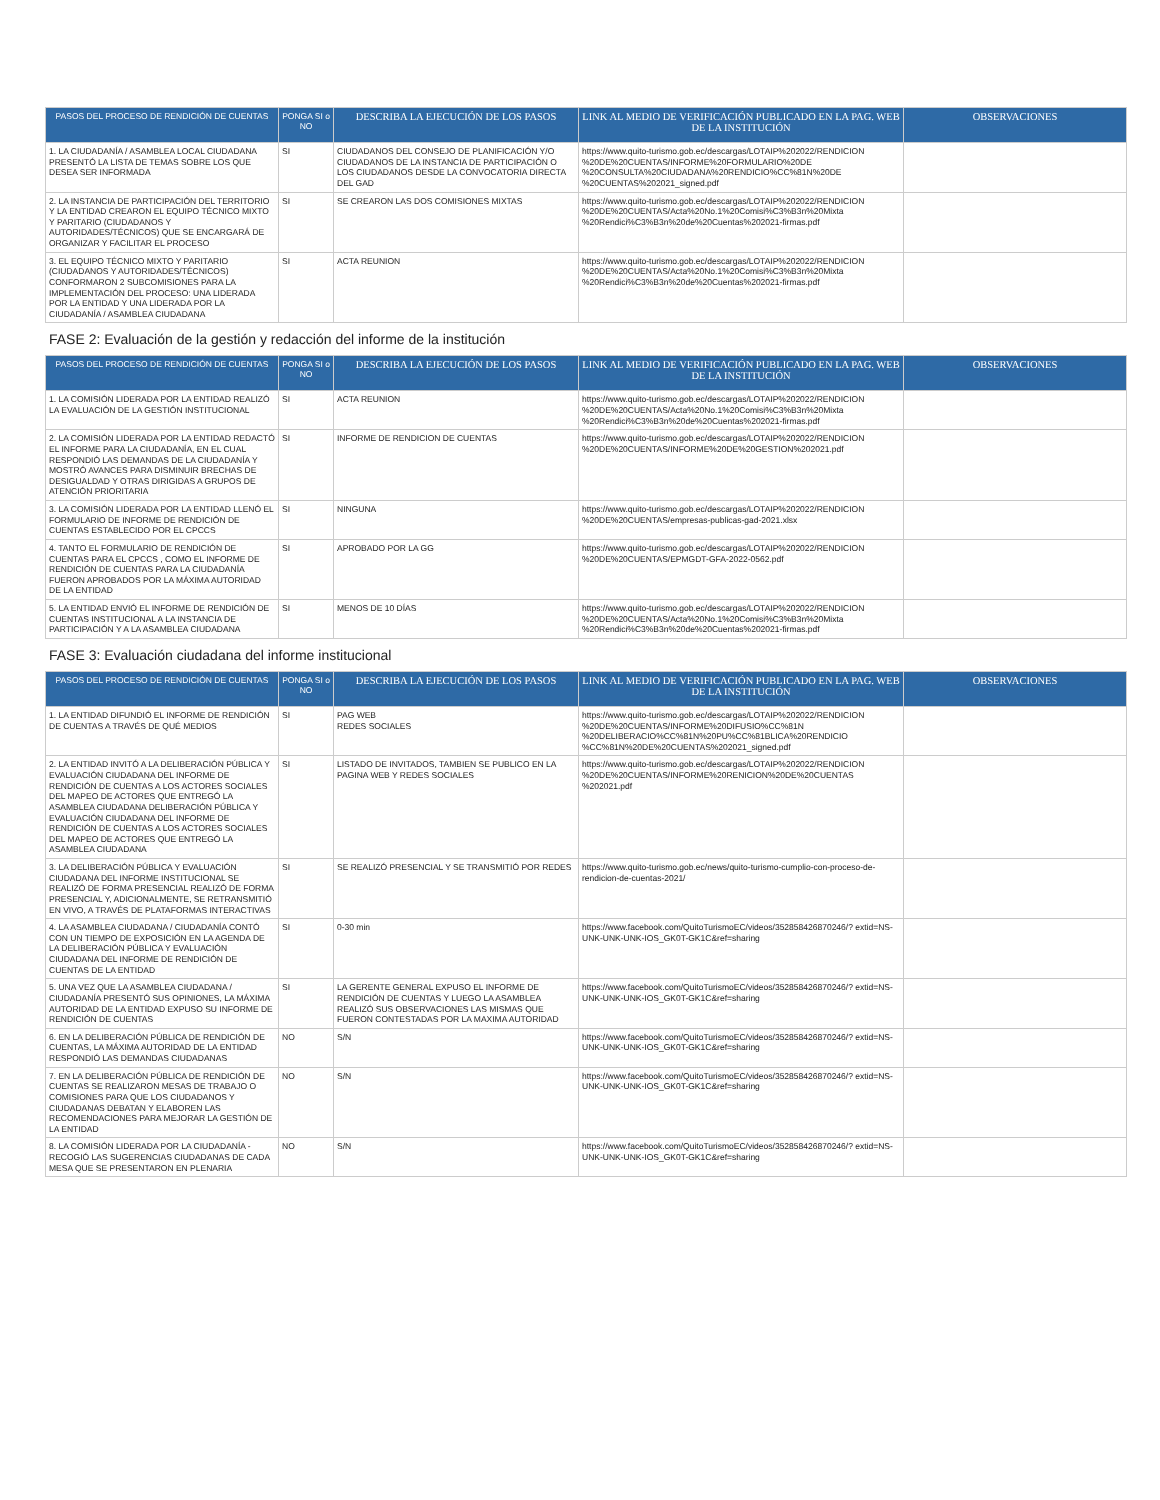| PASOS DEL PROCESO DE RENDICIÓN DE CUENTAS | PONGA SI o NO | DESCRIBA LA EJECUCIÓN DE LOS PASOS | LINK AL MEDIO DE VERIFICACIÓN PUBLICADO EN LA PAG. WEB DE LA INSTITUCIÓN | OBSERVACIONES |
| --- | --- | --- | --- | --- |
| 1. LA CIUDADANÍA / ASAMBLEA LOCAL CIUDADANA PRESENTÓ LA LISTA DE TEMAS SOBRE LOS QUE DESEA SER INFORMADA | SI | CIUDADANOS DEL CONSEJO DE PLANIFICACIÓN Y/O CIUDADANOS DE LA INSTANCIA DE PARTICIPACIÓN O LOS CIUDADANOS DESDE LA CONVOCATORIA DIRECTA DEL GAD | https://www.quito-turismo.gob.ec/descargas/LOTAIP%202022/RENDICION %20DE%20CUENTAS/INFORME%20FORMULARIO%20DE %20CONSULTA%20CIUDADANA%20RENDICIO%CC%81N%20DE %20CUENTAS%202021_signed.pdf | |
| 2. LA INSTANCIA DE PARTICIPACIÓN DEL TERRITORIO Y LA ENTIDAD CREARON EL EQUIPO TÉCNICO MIXTO Y PARITARIO (CIUDADANOS Y AUTORIDADES/TÉCNICOS) QUE SE ENCARGARÁ DE ORGANIZAR Y FACILITAR EL PROCESO | SI | SE CREARON LAS DOS COMISIONES MIXTAS | https://www.quito-turismo.gob.ec/descargas/LOTAIP%202022/RENDICION %20DE%20CUENTAS/Acta%20No.1%20Comisi%C3%B3n%20Mixta %20Rendici%C3%B3n%20de%20Cuentas%202021-firmas.pdf | |
| 3. EL EQUIPO TÉCNICO MIXTO Y PARITARIO (CIUDADANOS Y AUTORIDADES/TÉCNICOS) CONFORMARON 2 SUBCOMISIONES PARA LA IMPLEMENTACIÓN DEL PROCESO: UNA LIDERADA POR LA ENTIDAD Y UNA LIDERADA POR LA CIUDADANÍA / ASAMBLEA CIUDADANA | SI | ACTA REUNION | https://www.quito-turismo.gob.ec/descargas/LOTAIP%202022/RENDICION %20DE%20CUENTAS/Acta%20No.1%20Comisi%C3%B3n%20Mixta %20Rendici%C3%B3n%20de%20Cuentas%202021-firmas.pdf | |
FASE 2: Evaluación de la gestión y redacción del informe de la institución
| PASOS DEL PROCESO DE RENDICIÓN DE CUENTAS | PONGA SI o NO | DESCRIBA LA EJECUCIÓN DE LOS PASOS | LINK AL MEDIO DE VERIFICACIÓN PUBLICADO EN LA PAG. WEB DE LA INSTITUCIÓN | OBSERVACIONES |
| --- | --- | --- | --- | --- |
| 1. LA COMISIÓN LIDERADA POR LA ENTIDAD REALIZÓ LA EVALUACIÓN DE LA GESTIÓN INSTITUCIONAL | SI | ACTA REUNION | https://www.quito-turismo.gob.ec/descargas/LOTAIP%202022/RENDICION %20DE%20CUENTAS/Acta%20No.1%20Comisi%C3%B3n%20Mixta %20Rendici%C3%B3n%20de%20Cuentas%202021-firmas.pdf | |
| 2. LA COMISIÓN LIDERADA POR LA ENTIDAD REDACTÓ EL INFORME PARA LA CIUDADANÍA, EN EL CUAL RESPONDIÓ LAS DEMANDAS DE LA CIUDADANÍA Y MOSTRÓ AVANCES PARA DISMINUIR BRECHAS DE DESIGUALDAD Y OTRAS DIRIGIDAS A GRUPOS DE ATENCIÓN PRIORITARIA | SI | INFORME DE RENDICION DE CUENTAS | https://www.quito-turismo.gob.ec/descargas/LOTAIP%202022/RENDICION %20DE%20CUENTAS/INFORME%20DE%20GESTION%202021.pdf | |
| 3. LA COMISIÓN LIDERADA POR LA ENTIDAD LLENÓ EL FORMULARIO DE INFORME DE RENDICIÓN DE CUENTAS ESTABLECIDO POR EL CPCCS | SI | NINGUNA | https://www.quito-turismo.gob.ec/descargas/LOTAIP%202022/RENDICION %20DE%20CUENTAS/empresas-publicas-gad-2021.xlsx | |
| 4. TANTO EL FORMULARIO DE RENDICIÓN DE CUENTAS PARA EL CPCCS , COMO EL INFORME DE RENDICIÓN DE CUENTAS PARA LA CIUDADANÍA FUERON APROBADOS POR LA MÁXIMA AUTORIDAD DE LA ENTIDAD | SI | APROBADO POR LA GG | https://www.quito-turismo.gob.ec/descargas/LOTAIP%202022/RENDICION %20DE%20CUENTAS/EPMGDT-GFA-2022-0562.pdf | |
| 5. LA ENTIDAD ENVIÓ EL INFORME DE RENDICIÓN DE CUENTAS INSTITUCIONAL A LA INSTANCIA DE PARTICIPACIÓN Y A LA ASAMBLEA CIUDADANA | SI | MENOS DE 10 DÍAS | https://www.quito-turismo.gob.ec/descargas/LOTAIP%202022/RENDICION %20DE%20CUENTAS/Acta%20No.1%20Comisi%C3%B3n%20Mixta %20Rendici%C3%B3n%20de%20Cuentas%202021-firmas.pdf | |
FASE 3: Evaluación ciudadana del informe institucional
| PASOS DEL PROCESO DE RENDICIÓN DE CUENTAS | PONGA SI o NO | DESCRIBA LA EJECUCIÓN DE LOS PASOS | LINK AL MEDIO DE VERIFICACIÓN PUBLICADO EN LA PAG. WEB DE LA INSTITUCIÓN | OBSERVACIONES |
| --- | --- | --- | --- | --- |
| 1. LA ENTIDAD DIFUNDIÓ EL INFORME DE RENDICIÓN DE CUENTAS A TRAVÉS DE QUÉ MEDIOS | SI | PAG WEB REDES SOCIALES | https://www.quito-turismo.gob.ec/descargas/LOTAIP%202022/RENDICION %20DE%20CUENTAS/INFORME%20DIFUSIO%CC%81N %20DELIBERACIO%CC%81N%20PU%CC%81BLICA%20RENDICIO %CC%81N%20DE%20CUENTAS%202021_signed.pdf | |
| 2. LA ENTIDAD INVITÓ A LA DELIBERACIÓN PÚBLICA Y EVALUACIÓN CIUDADANA DEL INFORME DE RENDICIÓN DE CUENTAS A LOS ACTORES SOCIALES DEL MAPEO DE ACTORES QUE ENTREGÓ LA ASAMBLEA CIUDADANA DELIBERACIÓN PÚBLICA Y EVALUACIÓN CIUDADANA DEL INFORME DE RENDICIÓN DE CUENTAS A LOS ACTORES SOCIALES DEL MAPEO DE ACTORES QUE ENTREGÓ LA ASAMBLEA CIUDADANA | SI | LISTADO DE INVITADOS, TAMBIEN SE PUBLICO EN LA PAGINA WEB Y REDES SOCIALES | https://www.quito-turismo.gob.ec/descargas/LOTAIP%202022/RENDICION %20DE%20CUENTAS/INFORME%20RENICION%20DE%20CUENTAS %202021.pdf | |
| 3. LA DELIBERACIÓN PÚBLICA Y EVALUACIÓN CIUDADANA DEL INFORME INSTITUCIONAL SE REALIZÓ DE FORMA PRESENCIAL REALIZÓ DE FORMA PRESENCIAL Y, ADICIONALMENTE, SE RETRANSMITIÓ EN VIVO, A TRAVÉS DE PLATAFORMAS INTERACTIVAS | SI | SE REALIZÓ PRESENCIAL Y SE TRANSMITIÓ POR REDES | https://www.quito-turismo.gob.ec/news/quito-turismo-cumplio-con-proceso-de-rendicion-de-cuentas-2021/ | |
| 4. LA ASAMBLEA CIUDADANA / CIUDADANÍA CONTÓ CON UN TIEMPO DE EXPOSICIÓN EN LA AGENDA DE LA DELIBERACIÓN PÚBLICA Y EVALUACIÓN CIUDADANA DEL INFORME DE RENDICIÓN DE CUENTAS DE LA ENTIDAD | SI | 0-30 min | https://www.facebook.com/QuitoTurismoEC/videos/352858426870246/? extid=NS-UNK-UNK-UNK-IOS_GK0T-GK1C&ref=sharing | |
| 5. UNA VEZ QUE LA ASAMBLEA CIUDADANA / CIUDADANÍA PRESENTÓ SUS OPINIONES, LA MÁXIMA AUTORIDAD DE LA ENTIDAD EXPUSO SU INFORME DE RENDICIÓN DE CUENTAS | SI | LA GERENTE GENERAL EXPUSO EL INFORME DE RENDICIÓN DE CUENTAS Y LUEGO LA ASAMBLEA REALIZÓ SUS OBSERVACIONES LAS MISMAS QUE FUERON CONTESTADAS POR LA MAXIMA AUTORIDAD | https://www.facebook.com/QuitoTurismoEC/videos/352858426870246/? extid=NS-UNK-UNK-UNK-IOS_GK0T-GK1C&ref=sharing | |
| 6. EN LA DELIBERACIÓN PÚBLICA DE RENDICIÓN DE CUENTAS, LA MÁXIMA AUTORIDAD DE LA ENTIDAD RESPONDIÓ LAS DEMANDAS CIUDADANAS | NO | S/N | https://www.facebook.com/QuitoTurismoEC/videos/352858426870246/? extid=NS-UNK-UNK-UNK-IOS_GK0T-GK1C&ref=sharing | |
| 7. EN LA DELIBERACIÓN PÚBLICA DE RENDICIÓN DE CUENTAS SE REALIZARON MESAS DE TRABAJO O COMISIONES PARA QUE LOS CIUDADANOS Y CIUDADANAS DEBATAN Y ELABOREN LAS RECOMENDACIONES PARA MEJORAR LA GESTIÓN DE LA ENTIDAD | NO | S/N | https://www.facebook.com/QuitoTurismoEC/videos/352858426870246/? extid=NS-UNK-UNK-UNK-IOS_GK0T-GK1C&ref=sharing | |
| 8. LA COMISIÓN LIDERADA POR LA CIUDADANÍA - RECOGIÓ LAS SUGERENCIAS CIUDADANAS DE CADA MESA QUE SE PRESENTARON EN PLENARIA | NO | S/N | https://www.facebook.com/QuitoTurismoEC/videos/352858426870246/? extid=NS-UNK-UNK-UNK-IOS_GK0T-GK1C&ref=sharing | |